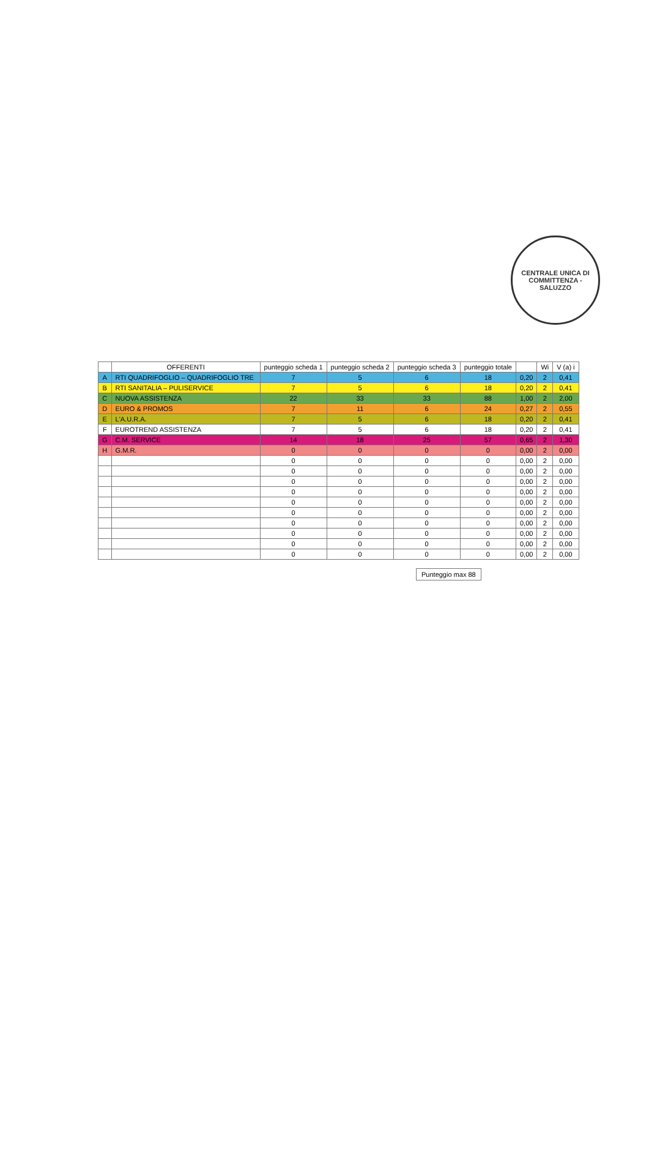CENTRALE UNICA DI COMMITTENZA - SALUZZO
| | OFFERENTI | punteggio scheda 1 | punteggio scheda 2 | punteggio scheda 3 | punteggio totale | | Wi | V (a) i |
| --- | --- | --- | --- | --- | --- | --- | --- | --- |
| A | RTI QUADRIFOGLIO – QUADRIFOGLIO TRE | 7 | 5 | 6 | 18 | 0,20 | 2 | 0,41 |
| B | RTI SANITALIA – PULISERVICE | 7 | 5 | 6 | 18 | 0,20 | 2 | 0,41 |
| C | NUOVA ASSISTENZA | 22 | 33 | 33 | 88 | 1,00 | 2 | 2,00 |
| D | EURO & PROMOS | 7 | 11 | 6 | 24 | 0,27 | 2 | 0,55 |
| E | L'A.U.R.A. | 7 | 5 | 6 | 18 | 0,20 | 2 | 0,41 |
| F | EUROTREND ASSISTENZA | 7 | 5 | 6 | 18 | 0,20 | 2 | 0,41 |
| G | C.M. SERVICE | 14 | 18 | 25 | 57 | 0,65 | 2 | 1,30 |
| H | G.M.R. | 0 | 0 | 0 | 0 | 0,00 | 2 | 0,00 |
| | | 0 | 0 | 0 | 0 | 0,00 | 2 | 0,00 |
| | | 0 | 0 | 0 | 0 | 0,00 | 2 | 0,00 |
| | | 0 | 0 | 0 | 0 | 0,00 | 2 | 0,00 |
| | | 0 | 0 | 0 | 0 | 0,00 | 2 | 0,00 |
| | | 0 | 0 | 0 | 0 | 0,00 | 2 | 0,00 |
| | | 0 | 0 | 0 | 0 | 0,00 | 2 | 0,00 |
| | | 0 | 0 | 0 | 0 | 0,00 | 2 | 0,00 |
| | | 0 | 0 | 0 | 0 | 0,00 | 2 | 0,00 |
| | | 0 | 0 | 0 | 0 | 0,00 | 2 | 0,00 |
| | | 0 | 0 | 0 | 0 | 0,00 | 2 | 0,00 |
Punteggio max 88